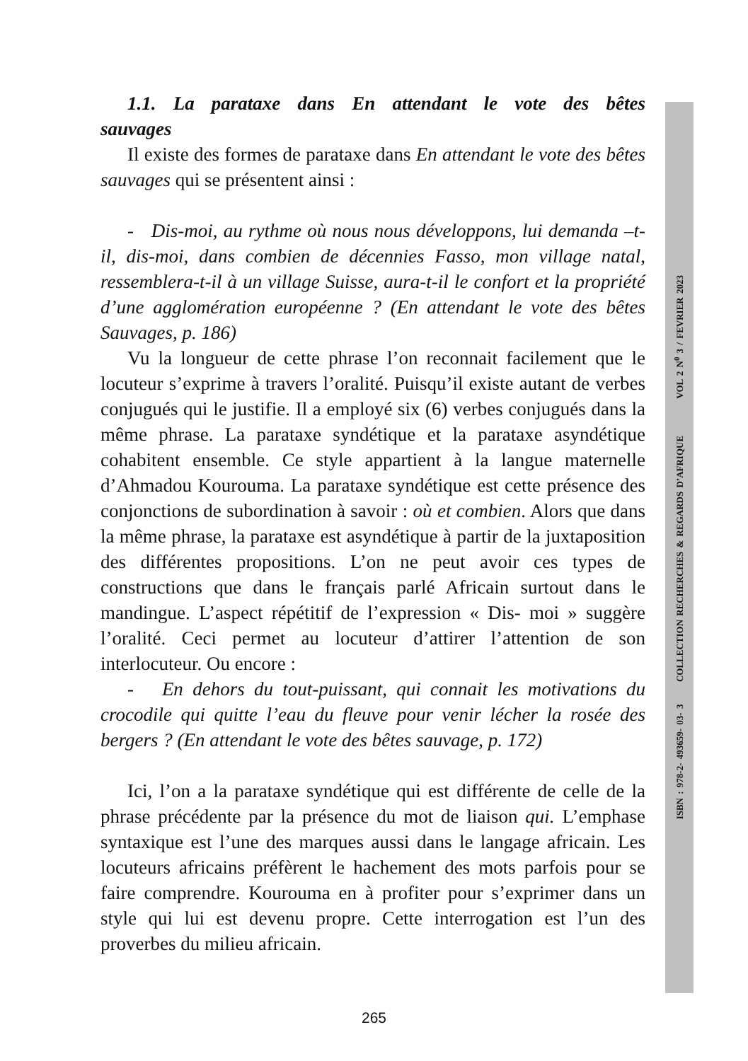1.1. La parataxe dans En attendant le vote des bêtes sauvages
Il existe des formes de parataxe dans En attendant le vote des bêtes sauvages qui se présentent ainsi :
- Dis-moi, au rythme où nous nous développons, lui demanda –t-il, dis-moi, dans combien de décennies Fasso, mon village natal, ressemblera-t-il à un village Suisse, aura-t-il le confort et la propriété d’une agglomération européenne ? (En attendant le vote des bêtes Sauvages, p. 186)
Vu la longueur de cette phrase l’on reconnait facilement que le locuteur s’exprime à travers l’oralité. Puisqu’il existe autant de verbes conjugués qui le justifie. Il a employé six (6) verbes conjugués dans la même phrase. La parataxe syndétique et la parataxe asyndétique cohabitent ensemble. Ce style appartient à la langue maternelle d’Ahmadou Kourouma. La parataxe syndétique est cette présence des conjonctions de subordination à savoir : où et combien. Alors que dans la même phrase, la parataxe est asyndétique à partir de la juxtaposition des différentes propositions. L’on ne peut avoir ces types de constructions que dans le français parlé Africain surtout dans le mandingue. L’aspect répétitif de l’expression « Dis- moi » suggère l’oralité. Ceci permet au locuteur d’attirer l’attention de son interlocuteur. Ou encore :
- En dehors du tout-puissant, qui connait les motivations du crocodile qui quitte l’eau du fleuve pour venir lécher la rosée des bergers ? (En attendant le vote des bêtes sauvage, p. 172)
Ici, l’on a la parataxe syndétique qui est différente de celle de la phrase précédente par la présence du mot de liaison qui. L’emphase syntaxique est l’une des marques aussi dans le langage africain. Les locuteurs africains préfèrent le hachement des mots parfois pour se faire comprendre. Kourouma en à profiter pour s’exprimer dans un style qui lui est devenu propre. Cette interrogation est l’un des proverbes du milieu africain.
ISBN : 978-2- 493659- 03- 3 COLLECTION RECHERCHES & REGARDS D’AFRIQUE VOL 2 N<sup>0</sup> 3 / FEVRIER 2023
265